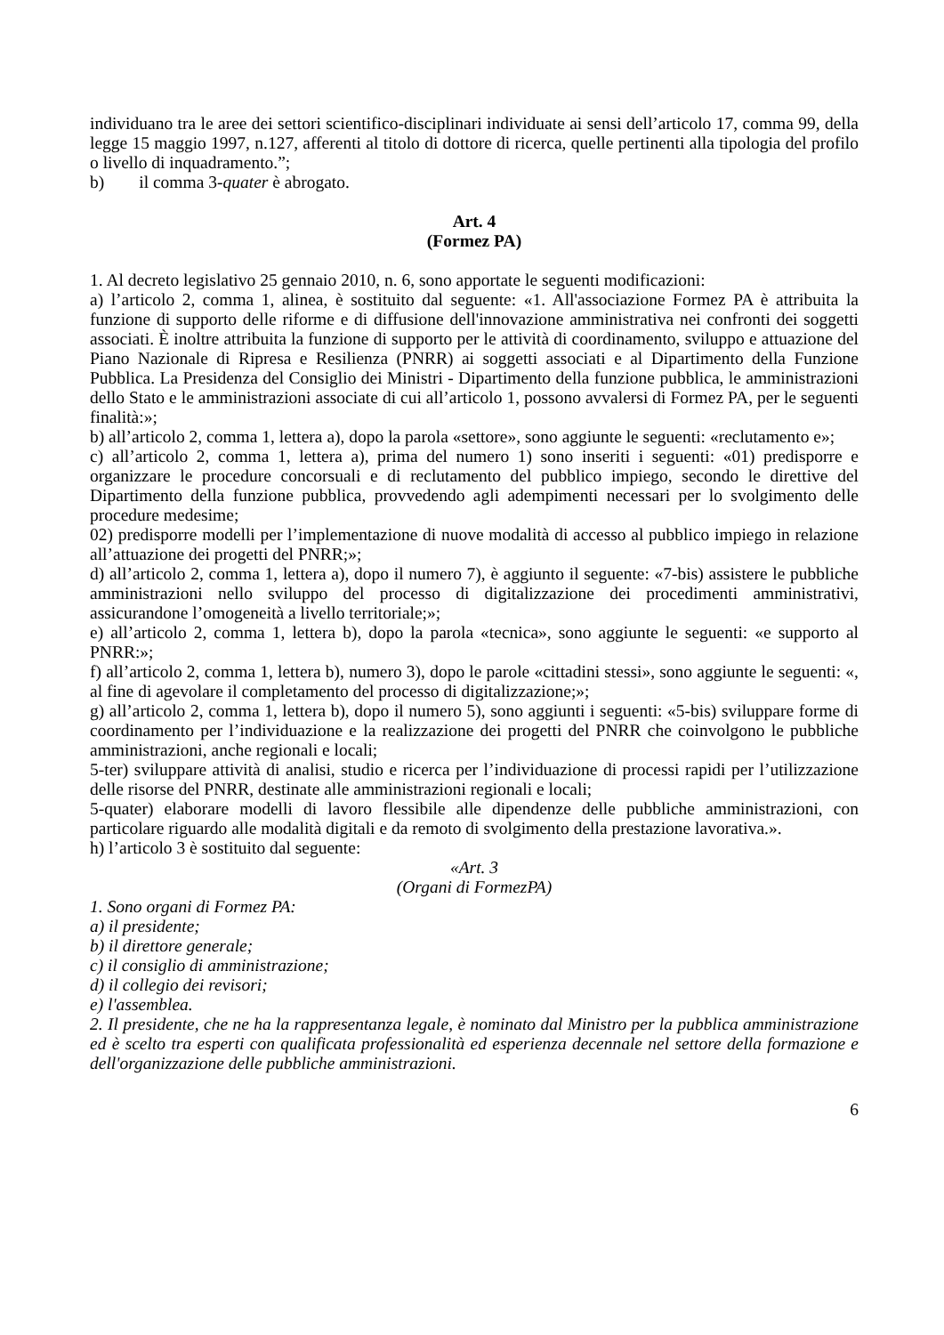individuano tra le aree dei settori scientifico-disciplinari individuate ai sensi dell’articolo 17, comma 99, della legge 15 maggio 1997, n.127, afferenti al titolo di dottore di ricerca, quelle pertinenti alla tipologia del profilo o livello di inquadramento.”;
b) il comma 3-quater è abrogato.
Art. 4
(Formez PA)
1. Al decreto legislativo 25 gennaio 2010, n. 6, sono apportate le seguenti modificazioni:
a) l’articolo 2, comma 1, alinea, è sostituito dal seguente: «1. All'associazione Formez PA è attribuita la funzione di supporto delle riforme e di diffusione dell'innovazione amministrativa nei confronti dei soggetti associati. È inoltre attribuita la funzione di supporto per le attività di coordinamento, sviluppo e attuazione del Piano Nazionale di Ripresa e Resilienza (PNRR) ai soggetti associati e al Dipartimento della Funzione Pubblica. La Presidenza del Consiglio dei Ministri - Dipartimento della funzione pubblica, le amministrazioni dello Stato e le amministrazioni associate di cui all’articolo 1, possono avvalersi di Formez PA, per le seguenti finalità:»;
b) all’articolo 2, comma 1, lettera a), dopo la parola «settore», sono aggiunte le seguenti: «reclutamento e»;
c) all’articolo 2, comma 1, lettera a), prima del numero 1) sono inseriti i seguenti: «01) predisporre e organizzare le procedure concorsuali e di reclutamento del pubblico impiego, secondo le direttive del Dipartimento della funzione pubblica, provvedendo agli adempimenti necessari per lo svolgimento delle procedure medesime;
02) predisporre modelli per l’implementazione di nuove modalità di accesso al pubblico impiego in relazione all’attuazione dei progetti del PNRR;»;
d) all’articolo 2, comma 1, lettera a), dopo il numero 7), è aggiunto il seguente: «7-bis) assistere le pubbliche amministrazioni nello sviluppo del processo di digitalizzazione dei procedimenti amministrativi, assicurandone l’omogeneità a livello territoriale;»;
e) all’articolo 2, comma 1, lettera b), dopo la parola «tecnica», sono aggiunte le seguenti: «e supporto al PNRR:»;
f) all’articolo 2, comma 1, lettera b), numero 3), dopo le parole «cittadini stessi», sono aggiunte le seguenti: «, al fine di agevolare il completamento del processo di digitalizzazione;»;
g) all’articolo 2, comma 1, lettera b), dopo il numero 5), sono aggiunti i seguenti: «5-bis) sviluppare forme di coordinamento per l’individuazione e la realizzazione dei progetti del PNRR che coinvolgono le pubbliche amministrazioni, anche regionali e locali;
5-ter) sviluppare attività di analisi, studio e ricerca per l’individuazione di processi rapidi per l’utilizzazione delle risorse del PNRR, destinate alle amministrazioni regionali e locali;
5-quater) elaborare modelli di lavoro flessibile alle dipendenze delle pubbliche amministrazioni, con particolare riguardo alle modalità digitali e da remoto di svolgimento della prestazione lavorativa.».
h) l’articolo 3 è sostituito dal seguente:
«Art. 3
(Organi di FormezPA)
1. Sono organi di Formez PA:
a) il presidente;
b) il direttore generale;
c) il consiglio di amministrazione;
d) il collegio dei revisori;
e) l'assemblea.
2. Il presidente, che ne ha la rappresentanza legale, è nominato dal Ministro per la pubblica amministrazione ed è scelto tra esperti con qualificata professionalità ed esperienza decennale nel settore della formazione e dell'organizzazione delle pubbliche amministrazioni.
6